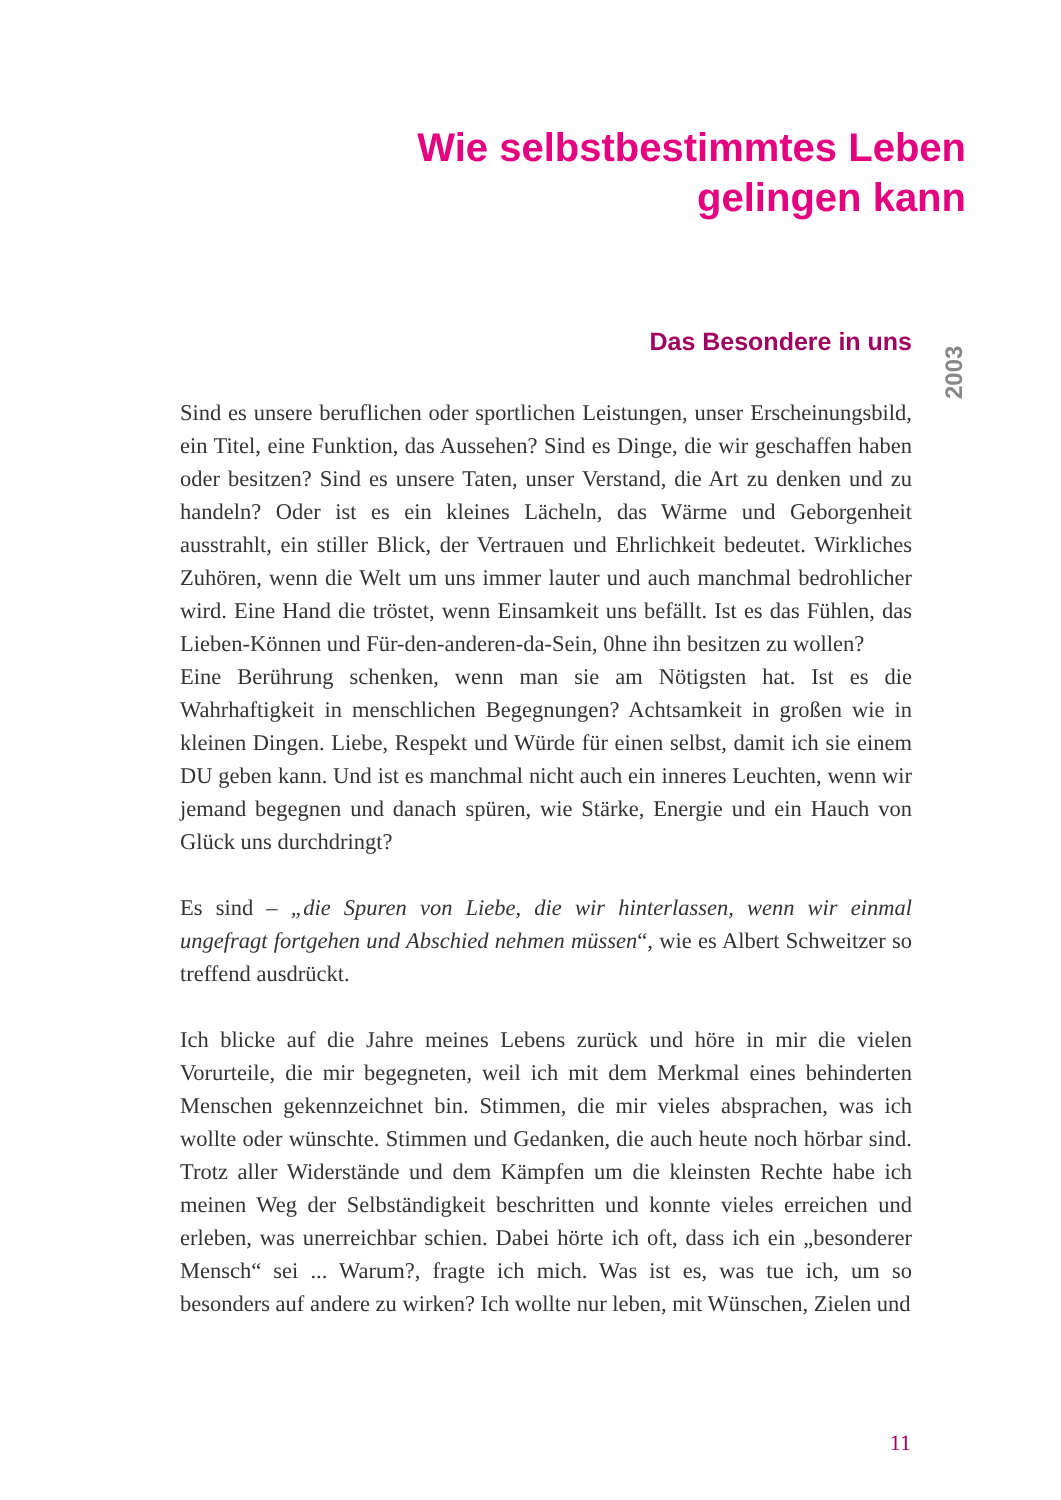Wie selbstbestimmtes Leben
gelingen kann
2003
Das Besondere in uns
Sind es unsere beruflichen oder sportlichen Leistungen, unser Erscheinungsbild, ein Titel, eine Funktion, das Aussehen? Sind es Dinge, die wir geschaffen haben oder besitzen? Sind es unsere Taten, unser Verstand, die Art zu denken und zu handeln? Oder ist es ein kleines Lächeln, das Wärme und Geborgenheit ausstrahlt, ein stiller Blick, der Vertrauen und Ehrlichkeit bedeutet. Wirkliches Zuhören, wenn die Welt um uns immer lauter und auch manchmal bedrohlicher wird. Eine Hand die tröstet, wenn Einsamkeit uns befällt. Ist es das Fühlen, das Lieben-Können und Für-den-anderen-da-Sein, 0hne ihn besitzen zu wollen?
Eine Berührung schenken, wenn man sie am Nötigsten hat. Ist es die Wahrhaftigkeit in menschlichen Begegnungen? Achtsamkeit in großen wie in kleinen Dingen. Liebe, Respekt und Würde für einen selbst, damit ich sie einem DU geben kann. Und ist es manchmal nicht auch ein inneres Leuchten, wenn wir jemand begegnen und danach spüren, wie Stärke, Energie und ein Hauch von Glück uns durchdringt?
Es sind – „die Spuren von Liebe, die wir hinterlassen, wenn wir einmal ungefragt fortgehen und Abschied nehmen müssen“, wie es Albert Schweitzer so treffend ausdrückt.
Ich blicke auf die Jahre meines Lebens zurück und höre in mir die vielen Vorurteile, die mir begegneten, weil ich mit dem Merkmal eines behinderten Menschen gekennzeichnet bin. Stimmen, die mir vieles absprachen, was ich wollte oder wünschte. Stimmen und Gedanken, die auch heute noch hörbar sind. Trotz aller Widerstände und dem Kämpfen um die kleinsten Rechte habe ich meinen Weg der Selbständigkeit beschritten und konnte vieles erreichen und erleben, was unerreichbar schien. Dabei hörte ich oft, dass ich ein „besonderer Mensch“ sei ... Warum?, fragte ich mich. Was ist es, was tue ich, um so besonders auf andere zu wirken? Ich wollte nur leben, mit Wünschen, Zielen und
11